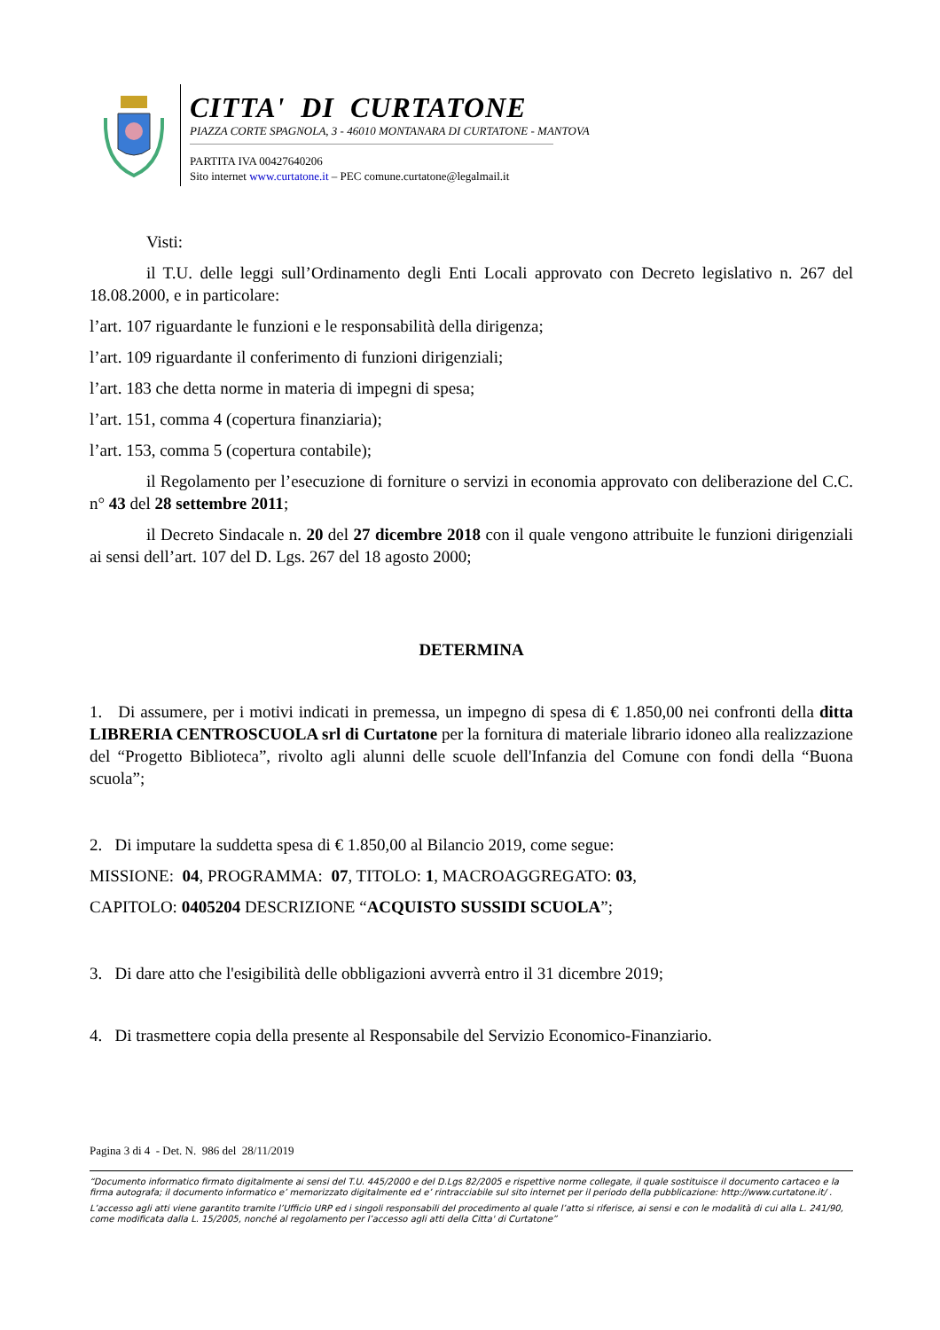CITTA' DI CURTATONE
PIAZZA CORTE SPAGNOLA, 3 - 46010 MONTANARA DI CURTATONE - MANTOVA
PARTITA IVA 00427640206
Sito internet www.curtatone.it – PEC comune.curtatone@legalmail.it
Visti:
il T.U. delle leggi sull’Ordinamento degli Enti Locali approvato con Decreto legislativo n. 267 del 18.08.2000, e in particolare:
l’art. 107 riguardante le funzioni e le responsabilità della dirigenza;
l’art. 109 riguardante il conferimento di funzioni dirigenziali;
l’art. 183 che detta norme in materia di impegni di spesa;
l’art. 151, comma 4 (copertura finanziaria);
l’art. 153, comma 5 (copertura contabile);
il Regolamento per l’esecuzione di forniture o servizi in economia approvato con deliberazione del C.C. n° 43 del 28 settembre 2011;
il Decreto Sindacale n. 20 del 27 dicembre 2018 con il quale vengono attribuite le funzioni dirigenziali ai sensi dell’art. 107 del D. Lgs. 267 del 18 agosto 2000;
DETERMINA
1. Di assumere, per i motivi indicati in premessa, un impegno di spesa di € 1.850,00 nei confronti della ditta LIBRERIA CENTROSCUOLA srl di Curtatone per la fornitura di materiale librario idoneo alla realizzazione del “Progetto Biblioteca”, rivolto agli alunni delle scuole dell'Infanzia del Comune con fondi della “Buona scuola”;
2. Di imputare la suddetta spesa di € 1.850,00 al Bilancio 2019, come segue:
MISSIONE: 04, PROGRAMMA: 07, TITOLO: 1, MACROAGGREGATO: 03,
CAPITOLO: 0405204 DESCRIZIONE “ACQUISTO SUSSIDI SCUOLA”;
3. Di dare atto che l'esigibilità delle obbligazioni avverrà entro il 31 dicembre 2019;
4. Di trasmettere copia della presente al Responsabile del Servizio Economico-Finanziario.
Pagina 3 di 4 - Det. N. 986 del 28/11/2019
“Documento informatico firmato digitalmente ai sensi del T.U. 445/2000 e del D.Lgs 82/2005 e rispettive norme collegate, il quale sostituisce il documento cartaceo e la firma autografa; il documento informatico e’ memorizzato digitalmente ed e’ rintracciabile sul sito internet per il periodo della pubblicazione: http://www.curtatone.it/ .
L’accesso agli atti viene garantito tramite l’Ufficio URP ed i singoli responsabili del procedimento al quale l’atto si riferisce, ai sensi e con le modalità di cui alla L. 241/90, come modificata dalla L. 15/2005, nonché al regolamento per l’accesso agli atti della Citta' di Curtatone”